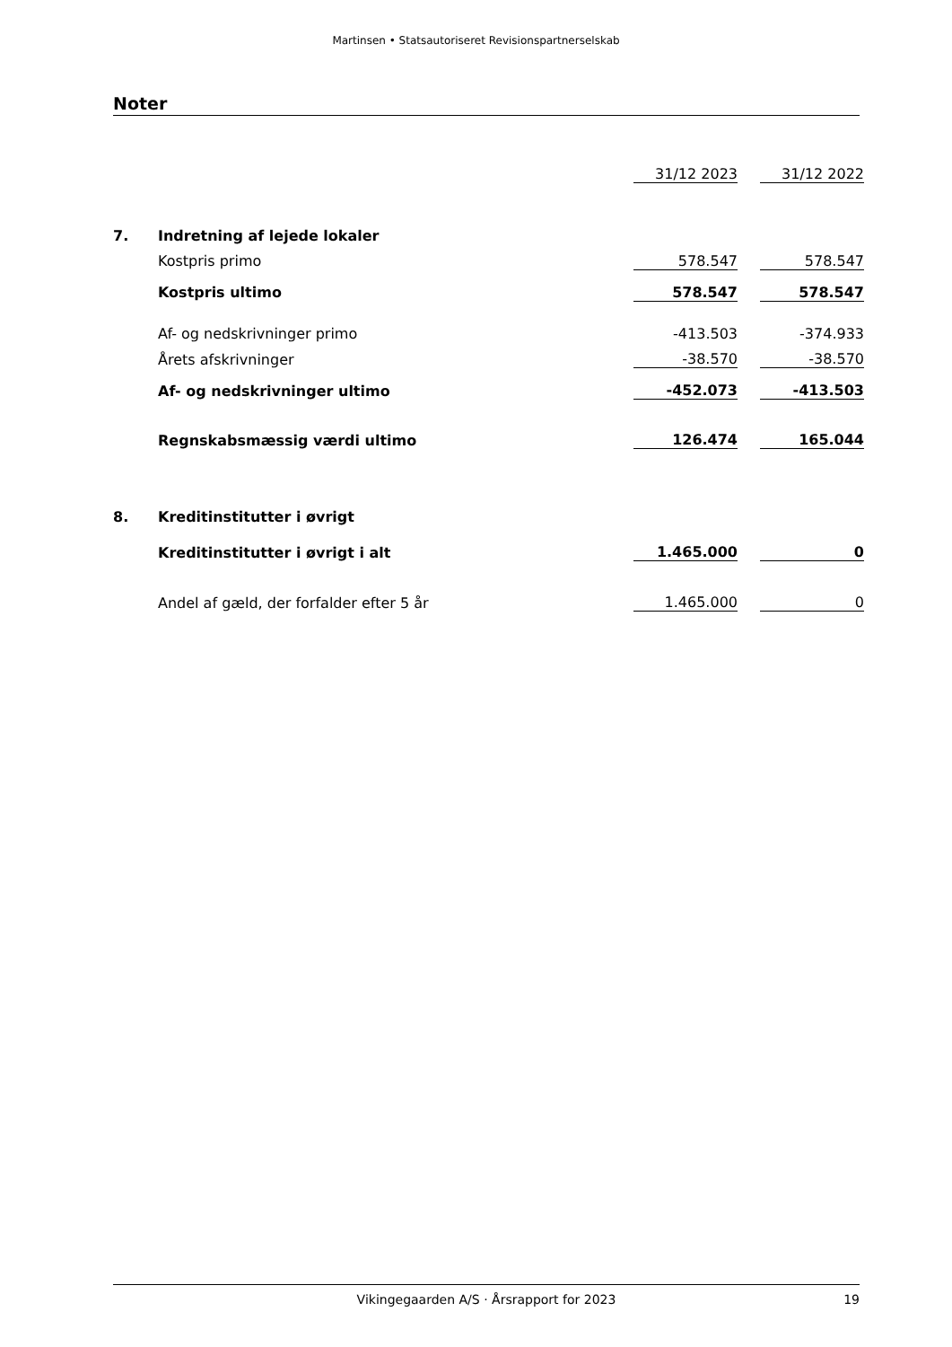Martinsen • Statsautoriseret Revisionspartnerselskab
Noter
| | | 31/12 2023 | | 31/12 2022 |
| 7. | Indretning af lejede lokaler | | | |
| | Kostpris primo | 578.547 | | 578.547 |
| | Kostpris ultimo | 578.547 | | 578.547 |
| | Af- og nedskrivninger primo | -413.503 | | -374.933 |
| | Årets afskrivninger | -38.570 | | -38.570 |
| | Af- og nedskrivninger ultimo | -452.073 | | -413.503 |
| | Regnskabsmæssig værdi ultimo | 126.474 | | 165.044 |
| 8. | Kreditinstitutter i øvrigt | | | |
| | Kreditinstitutter i øvrigt i alt | 1.465.000 | | 0 |
| | Andel af gæld, der forfalder efter 5 år | 1.465.000 | | 0 |
Vikingegaarden A/S · Årsrapport for 2023 19